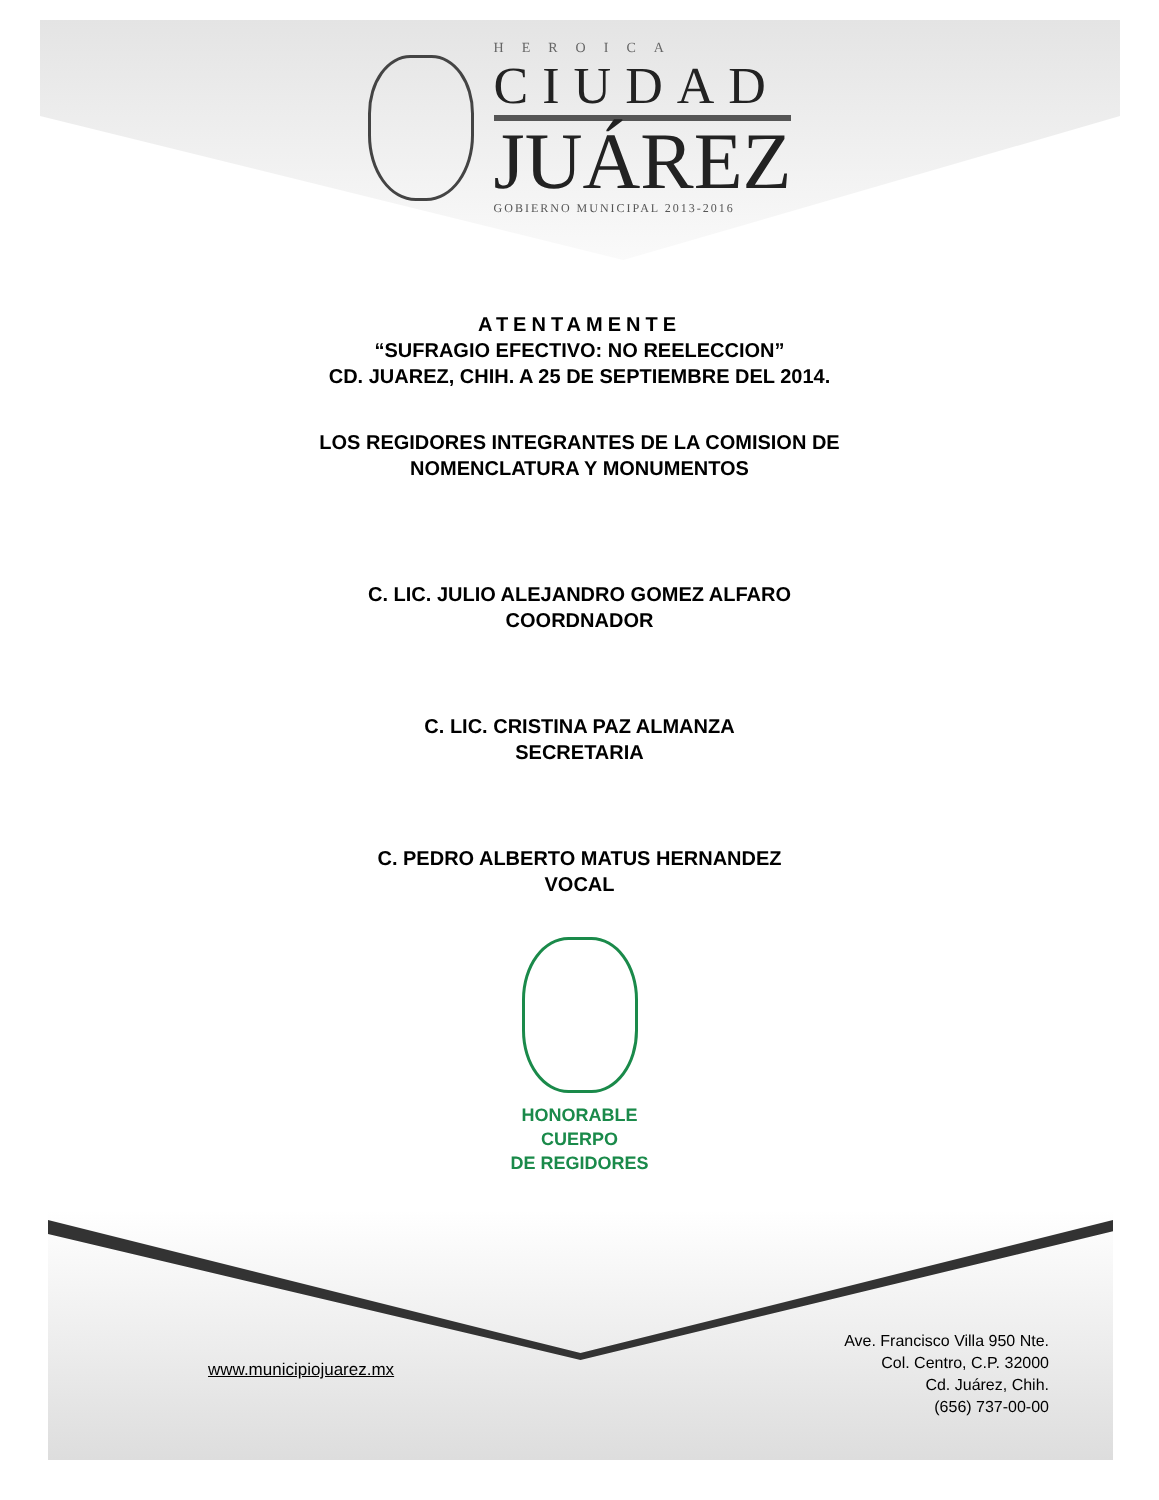HEROICA
CIUDAD
JUÁREZ
GOBIERNO MUNICIPAL 2013-2016
ATENTAMENTE
“SUFRAGIO EFECTIVO: NO REELECCION”
CD. JUAREZ, CHIH. A 25 DE SEPTIEMBRE DEL 2014.
LOS REGIDORES INTEGRANTES DE LA COMISION DE
NOMENCLATURA Y MONUMENTOS
C. LIC. JULIO ALEJANDRO GOMEZ ALFARO
COORDNADOR
C. LIC. CRISTINA PAZ ALMANZA
SECRETARIA
C. PEDRO ALBERTO MATUS HERNANDEZ
VOCAL
HONORABLE
CUERPO
DE REGIDORES
www.municipiojuarez.mx
Ave. Francisco Villa 950 Nte.
Col. Centro, C.P. 32000
Cd. Juárez, Chih.
(656) 737-00-00